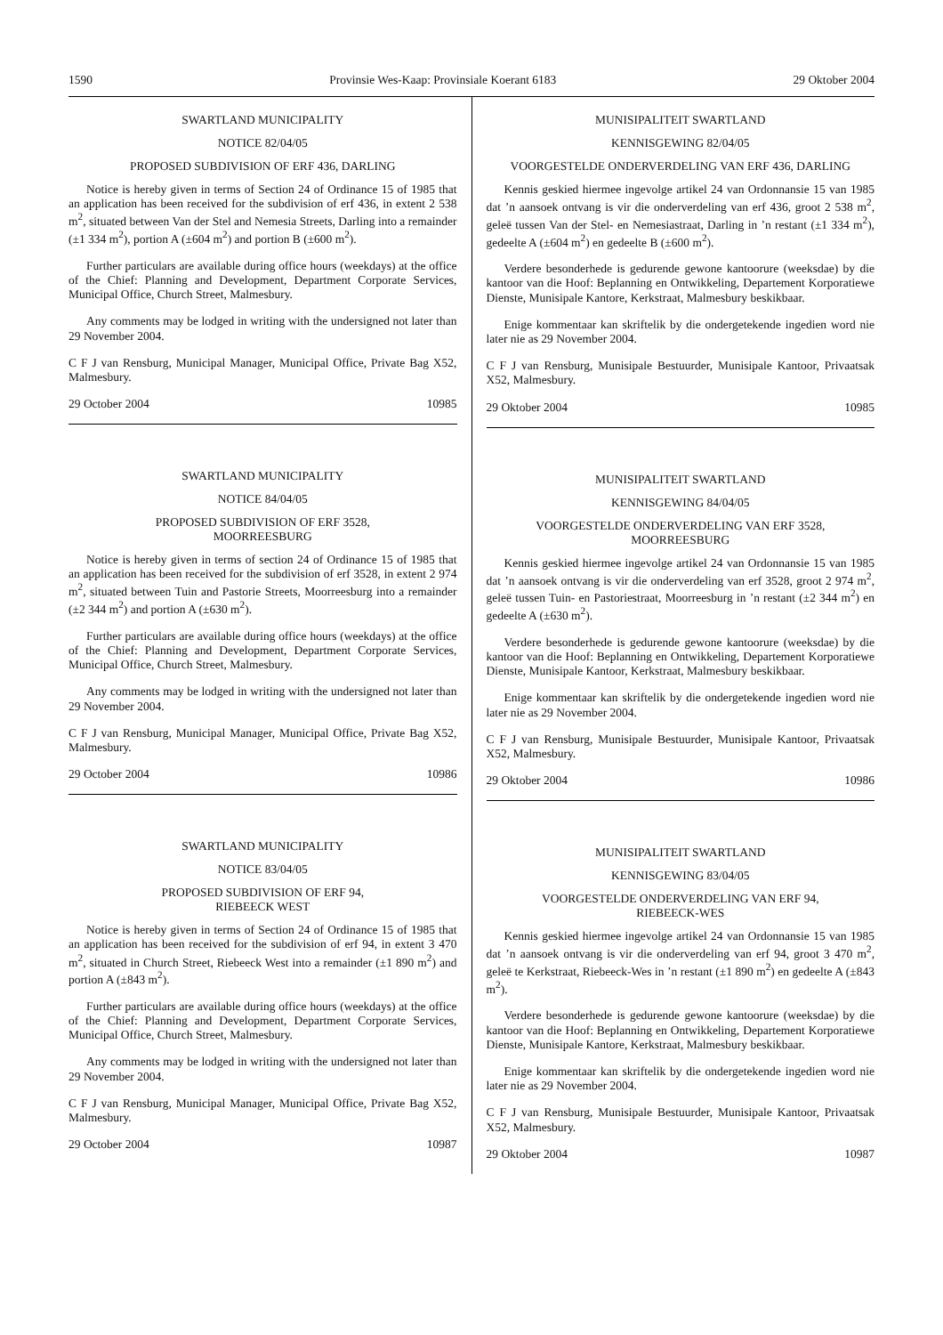1590 Provinsie Wes-Kaap: Provinsiale Koerant 6183 29 Oktober 2004
SWARTLAND MUNICIPALITY
NOTICE 82/04/05
PROPOSED SUBDIVISION OF ERF 436, DARLING
Notice is hereby given in terms of Section 24 of Ordinance 15 of 1985 that an application has been received for the subdivision of erf 436, in extent 2 538 m<sup>2</sup>, situated between Van der Stel and Nemesia Streets, Darling into a remainder (±1 334 m<sup>2</sup>), portion A (±604 m<sup>2</sup>) and portion B (±600 m<sup>2</sup>).
Further particulars are available during office hours (weekdays) at the office of the Chief: Planning and Development, Department Corporate Services, Municipal Office, Church Street, Malmesbury.
Any comments may be lodged in writing with the undersigned not later than 29 November 2004.
C F J van Rensburg, Municipal Manager, Municipal Office, Private Bag X52, Malmesbury.
29 October 2004 10985
SWARTLAND MUNICIPALITY
NOTICE 84/04/05
PROPOSED SUBDIVISION OF ERF 3528,
MOORREESBURG
Notice is hereby given in terms of section 24 of Ordinance 15 of 1985 that an application has been received for the subdivision of erf 3528, in extent 2 974 m<sup>2</sup>, situated between Tuin and Pastorie Streets, Moorreesburg into a remainder (±2 344 m<sup>2</sup>) and portion A (±630 m<sup>2</sup>).
Further particulars are available during office hours (weekdays) at the office of the Chief: Planning and Development, Department Corporate Services, Municipal Office, Church Street, Malmesbury.
Any comments may be lodged in writing with the undersigned not later than 29 November 2004.
C F J van Rensburg, Municipal Manager, Municipal Office, Private Bag X52, Malmesbury.
29 October 2004 10986
SWARTLAND MUNICIPALITY
NOTICE 83/04/05
PROPOSED SUBDIVISION OF ERF 94,
RIEBEECK WEST
Notice is hereby given in terms of Section 24 of Ordinance 15 of 1985 that an application has been received for the subdivision of erf 94, in extent 3 470 m<sup>2</sup>, situated in Church Street, Riebeeck West into a remainder (±1 890 m<sup>2</sup>) and portion A (±843 m<sup>2</sup>).
Further particulars are available during office hours (weekdays) at the office of the Chief: Planning and Development, Department Corporate Services, Municipal Office, Church Street, Malmesbury.
Any comments may be lodged in writing with the undersigned not later than 29 November 2004.
C F J van Rensburg, Municipal Manager, Municipal Office, Private Bag X52, Malmesbury.
29 October 2004 10987
MUNISIPALITEIT SWARTLAND
KENNISGEWING 82/04/05
VOORGESTELDE ONDERVERDELING VAN ERF 436, DARLING
Kennis geskied hiermee ingevolge artikel 24 van Ordonnansie 15 van 1985 dat ’n aansoek ontvang is vir die onderverdeling van erf 436, groot 2 538 m<sup>2</sup>, geleë tussen Van der Stel- en Nemesiastraat, Darling in ’n restant (±1 334 m<sup>2</sup>), gedeelte A (±604 m<sup>2</sup>) en gedeelte B (±600 m<sup>2</sup>).
Verdere besonderhede is gedurende gewone kantoorure (weeksdae) by die kantoor van die Hoof: Beplanning en Ontwikkeling, Departement Korporatiewe Dienste, Munisipale Kantore, Kerkstraat, Malmesbury beskikbaar.
Enige kommentaar kan skriftelik by die ondergetekende ingedien word nie later nie as 29 November 2004.
C F J van Rensburg, Munisipale Bestuurder, Munisipale Kantoor, Privaatsak X52, Malmesbury.
29 Oktober 2004 10985
MUNISIPALITEIT SWARTLAND
KENNISGEWING 84/04/05
VOORGESTELDE ONDERVERDELING VAN ERF 3528,
MOORREESBURG
Kennis geskied hiermee ingevolge artikel 24 van Ordonnansie 15 van 1985 dat ’n aansoek ontvang is vir die onderverdeling van erf 3528, groot 2 974 m<sup>2</sup>, geleë tussen Tuin- en Pastoriestraat, Moorreesburg in ’n restant (±2 344 m<sup>2</sup>) en gedeelte A (±630 m<sup>2</sup>).
Verdere besonderhede is gedurende gewone kantoorure (weeksdae) by die kantoor van die Hoof: Beplanning en Ontwikkeling, Departement Korporatiewe Dienste, Munisipale Kantoor, Kerkstraat, Malmesbury beskikbaar.
Enige kommentaar kan skriftelik by die ondergetekende ingedien word nie later nie as 29 November 2004.
C F J van Rensburg, Munisipale Bestuurder, Munisipale Kantoor, Privaatsak X52, Malmesbury.
29 Oktober 2004 10986
MUNISIPALITEIT SWARTLAND
KENNISGEWING 83/04/05
VOORGESTELDE ONDERVERDELING VAN ERF 94,
RIEBEECK-WES
Kennis geskied hiermee ingevolge artikel 24 van Ordonnansie 15 van 1985 dat ’n aansoek ontvang is vir die onderverdeling van erf 94, groot 3 470 m<sup>2</sup>, geleë te Kerkstraat, Riebeeck-Wes in ’n restant (±1 890 m<sup>2</sup>) en gedeelte A (±843 m<sup>2</sup>).
Verdere besonderhede is gedurende gewone kantoorure (weeksdae) by die kantoor van die Hoof: Beplanning en Ontwikkeling, Departement Korporatiewe Dienste, Munisipale Kantore, Kerkstraat, Malmesbury beskikbaar.
Enige kommentaar kan skriftelik by die ondergetekende ingedien word nie later nie as 29 November 2004.
C F J van Rensburg, Munisipale Bestuurder, Munisipale Kantoor, Privaatsak X52, Malmesbury.
29 Oktober 2004 10987